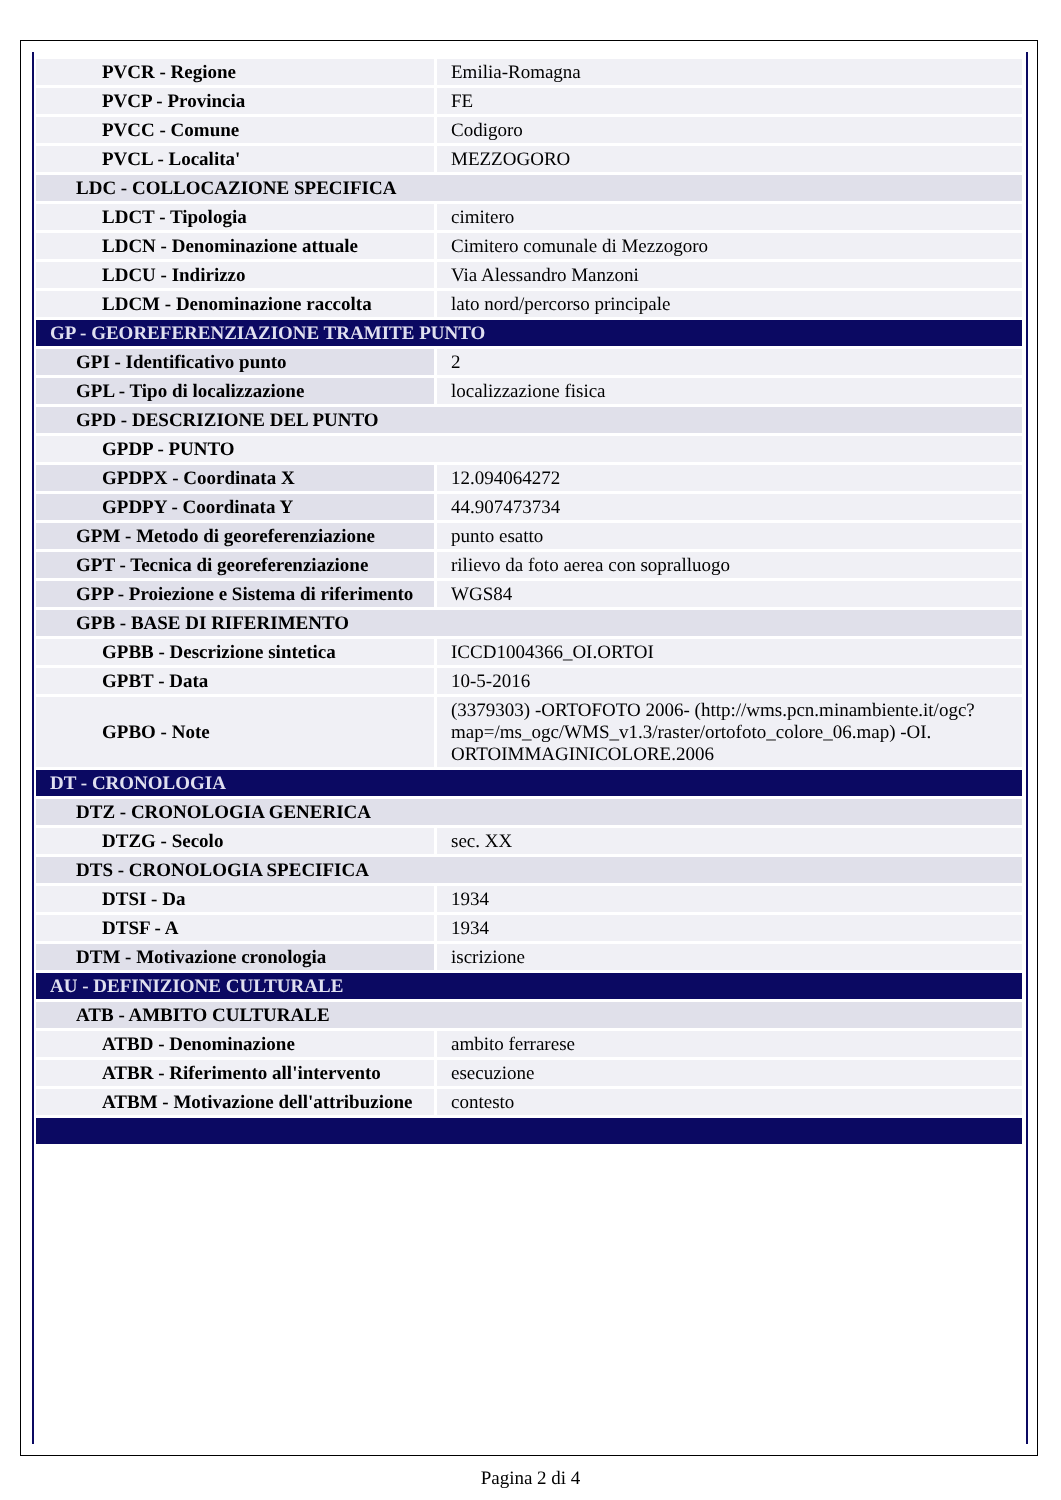| PVCR - Regione | Emilia-Romagna |
| PVCP - Provincia | FE |
| PVCC - Comune | Codigoro |
| PVCL - Localita' | MEZZOGORO |
| LDC - COLLOCAZIONE SPECIFICA | |
| LDCT - Tipologia | cimitero |
| LDCN - Denominazione attuale | Cimitero comunale di Mezzogoro |
| LDCU - Indirizzo | Via Alessandro Manzoni |
| LDCM - Denominazione raccolta | lato nord/percorso principale |
| GP - GEOREFERENZIAZIONE TRAMITE PUNTO | |
| GPI - Identificativo punto | 2 |
| GPL - Tipo di localizzazione | localizzazione fisica |
| GPD - DESCRIZIONE DEL PUNTO | |
| GPDP - PUNTO | |
| GPDPX - Coordinata X | 12.094064272 |
| GPDPY - Coordinata Y | 44.907473734 |
| GPM - Metodo di georeferenziazione | punto esatto |
| GPT - Tecnica di georeferenziazione | rilievo da foto aerea con sopralluogo |
| GPP - Proiezione e Sistema di riferimento | WGS84 |
| GPB - BASE DI RIFERIMENTO | |
| GPBB - Descrizione sintetica | ICCD1004366_OI.ORTOI |
| GPBT - Data | 10-5-2016 |
| GPBO - Note | (3379303) -ORTOFOTO 2006- (http://wms.pcn.minambiente.it/ogc?map=/ms_ogc/WMS_v1.3/raster/ortofoto_colore_06.map) -OI. ORTOIMMAGINICOLORE.2006 |
| DT - CRONOLOGIA | |
| DTZ - CRONOLOGIA GENERICA | |
| DTZG - Secolo | sec. XX |
| DTS - CRONOLOGIA SPECIFICA | |
| DTSI - Da | 1934 |
| DTSF - A | 1934 |
| DTM - Motivazione cronologia | iscrizione |
| AU - DEFINIZIONE CULTURALE | |
| ATB - AMBITO CULTURALE | |
| ATBD - Denominazione | ambito ferrarese |
| ATBR - Riferimento all'intervento | esecuzione |
| ATBM - Motivazione dell'attribuzione | contesto |
Pagina 2 di 4